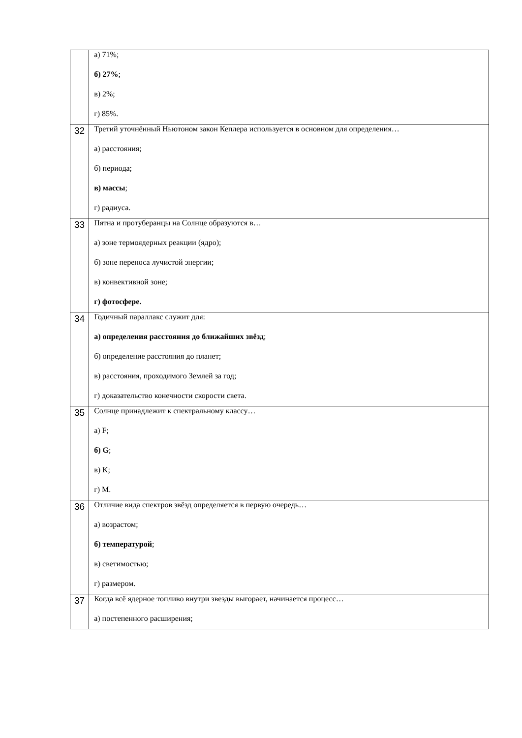| | а) 71%; б) 27% ; в) 2%; г) 85%. |
| 32 | Третий уточнённый Ньютоном закон Кеплера используется в основном для определения… а) расстояния; б) периода; в) массы ; г) радиуса. |
| 33 | Пятна и протуберанцы на Солнце образуются в… а) зоне термоядерных реакции (ядро); б) зоне переноса лучистой энергии; в) конвективной зоне; г) фотосфере. |
| 34 | Годичный параллакс служит для: а) определения расстояния до ближайших звёзд ; б) определение расстояния до планет; в) расстояния, проходимого Землей за год; г) доказательство конечности скорости света. |
| 35 | Солнце принадлежит к спектральному классу… а) F; б) G ; в) K; г) M. |
| 36 | Отличие вида спектров звёзд определяется в первую очередь… а) возрастом; б) температурой ; в) светимостью; г) размером. |
| 37 | Когда всё ядерное топливо внутри звезды выгорает, начинается процесс… а) постепенного расширения; |